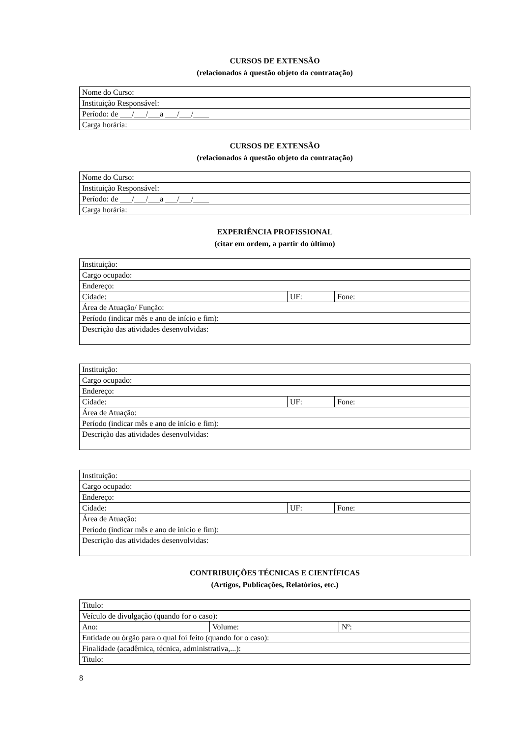CURSOS DE EXTENSÃO
(relacionados à questão objeto da contratação)
| Nome do Curso: |
| Instituição Responsável: |
| Período: de ___/___/___a ___/___/____ |
| Carga horária: |
CURSOS DE EXTENSÃO
(relacionados à questão objeto da contratação)
| Nome do Curso: |
| Instituição Responsável: |
| Período: de ___/___/___a ___/___/____ |
| Carga horária: |
EXPERIÊNCIA PROFISSIONAL
(citar em ordem, a partir do último)
| Instituição: | | |
| Cargo ocupado: | | |
| Endereço: | | |
| Cidade: | UF: | Fone: |
| Área de Atuação/ Função: | | |
| Período (indicar mês e ano de início e fim): | | |
| Descrição das atividades desenvolvidas: | | |
| Instituição: | | |
| Cargo ocupado: | | |
| Endereço: | | |
| Cidade: | UF: | Fone: |
| Área de Atuação: | | |
| Período (indicar mês e ano de início e fim): | | |
| Descrição das atividades desenvolvidas: | | |
| Instituição: | | |
| Cargo ocupado: | | |
| Endereço: | | |
| Cidade: | UF: | Fone: |
| Área de Atuação: | | |
| Período (indicar mês e ano de início e fim): | | |
| Descrição das atividades desenvolvidas: | | |
CONTRIBUIÇÕES TÉCNICAS E CIENTÍFICAS
(Artigos, Publicações, Relatórios, etc.)
| Titulo: | | |
| Veículo de divulgação (quando for o caso): | | |
| Ano: | Volume: | Nº: |
| Entidade ou órgão para o qual foi feito (quando for o caso): | | |
| Finalidade (acadêmica, técnica, administrativa,...): | | |
| Titulo: | | |
8